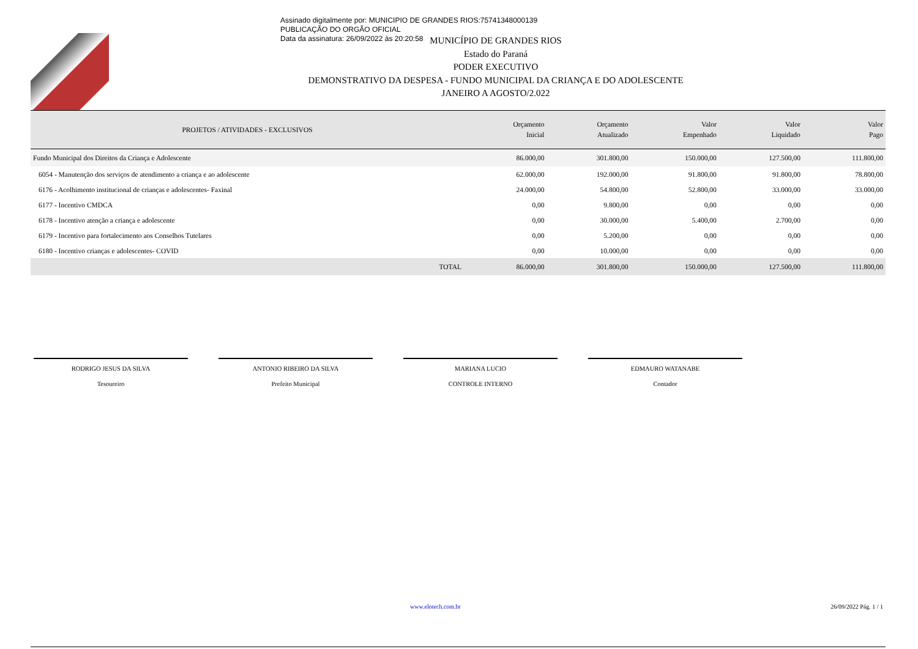Assinado digitalmente por: MUNICIPIO DE GRANDES RIOS:75741348000139
PUBLICAÇÃO DO ORGÃO OFICIAL
Data da assinatura: 26/09/2022 às 20:20:58
MUNICÍPIO DE GRANDES RIOS
Estado do Paraná
PODER EXECUTIVO
DEMONSTRATIVO DA DESPESA - FUNDO MUNICIPAL DA CRIANÇA E DO ADOLESCENTE
JANEIRO A AGOSTO/2.022
| PROJETOS / ATIVIDADES - EXCLUSIVOS | Orçamento Inicial | Orçamento Atualizado | Valor Empenhado | Valor Liquidado | Valor Pago |
| --- | --- | --- | --- | --- | --- |
| Fundo Municipal dos Direitos da Criança e Adolescente | 86.000,00 | 301.800,00 | 150.000,00 | 127.500,00 | 111.800,00 |
| 6054 - Manutenção dos serviços de atendimento a criança e ao adolescente | 62.000,00 | 192.000,00 | 91.800,00 | 91.800,00 | 78.800,00 |
| 6176 - Acolhimento institucional de crianças e adolescentes- Faxinal | 24.000,00 | 54.800,00 | 52.800,00 | 33.000,00 | 33.000,00 |
| 6177 - Incentivo CMDCA | 0,00 | 9.800,00 | 0,00 | 0,00 | 0,00 |
| 6178 - Incentivo atenção a criança e adolescente | 0,00 | 30.000,00 | 5.400,00 | 2.700,00 | 0,00 |
| 6179 - Incentivo para fortalecimento aos Conselhos Tutelares | 0,00 | 5.200,00 | 0,00 | 0,00 | 0,00 |
| 6180 - Incentivo crianças e adolescentes- COVID | 0,00 | 10.000,00 | 0,00 | 0,00 | 0,00 |
| TOTAL | 86.000,00 | 301.800,00 | 150.000,00 | 127.500,00 | 111.800,00 |
RODRIGO JESUS DA SILVA
Tesoureiro
ANTONIO RIBEIRO DA SILVA
Prefeito Municipal
MARIANA LUCIO
CONTROLE INTERNO
EDMAURO WATANABE
Contador
www.elotech.com.br 26/09/2022 Pág. 1 / 1